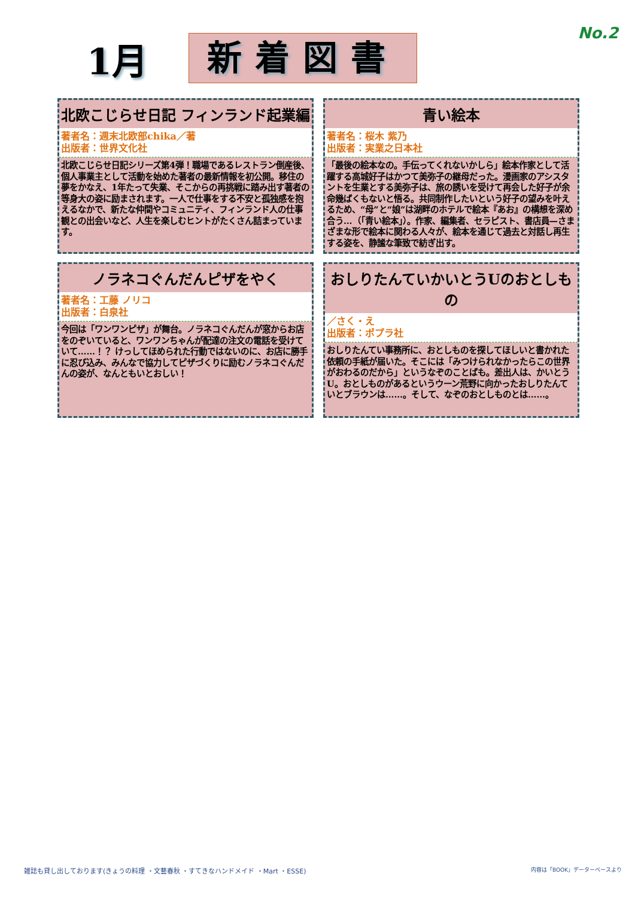No.2
1月
新着図書
北欧こじらせ日記 フィンランド起業編
著者名：週末北欧部chika／著
出版者：世界文化社
北欧こじらせ日記シリーズ第4弾！職場であるレストラン倒産後、個人事業主として活動を始めた著者の最新情報を初公開。移住の夢をかなえ、1年たって失業、そこからの再挑戦に踏み出す著者の等身大の姿に励まされます。一人で仕事をする不安と孤独感を抱えるなかで、新たな仲間やコミュニティ、フィンランド人の仕事観との出会いなど、人生を楽しむヒントがたくさん詰まっています。
青い絵本
著者名：桜木 紫乃
出版者：実業之日本社
「最後の絵本なの。手伝ってくれないかしら」絵本作家として活躍する高城好子はかつて美弥子の継母だった。漫画家のアシスタントを生業とする美弥子は、旅の誘いを受けて再会した好子が余命幾ばくもないと悟る。共同制作したいという好子の望みを叶えるため、“母”と“娘”は湖畔のホテルで絵本『あお』の構想を深め合う…（「青い絵本」）。作家、編集者、セラピスト、書店員—さまざまな形で絵本に関わる人々が、絵本を通じて過去と対話し再生する姿を、静謐な筆致で紡ぎ出す。
ノラネコぐんだんピザをやく
著者名：工藤 ノリコ
出版者：白泉社
今回は「ワンワンピザ」が舞台。ノラネコぐんだんが窓からお店をのぞいていると、ワンワンちゃんが配達の注文の電話を受けていて……！？ けっしてほめられた行動ではないのに、お店に勝手に忍び込み、みんなで協力してピザづくりに励むノラネコぐんだんの姿が、なんともいとおしい！
おしりたんていかいとうUのおとしもの
／さく・え
出版者：ポプラ社
おしりたんてい事務所に、おとしものを探してほしいと書かれた依頼の手紙が届いた。そこには「みつけられなかったらこの世界がおわるのだから」というなぞのことばも。差出人は、かいとうU。おとしものがあるというウーン荒野に向かったおしりたんていとブラウンは……。そして、なぞのおとしものとは……。
雑誌も貸し出しております(きょうの料理 ・文藝春秋 ・すてきなハンドメイド ・Mart ・ESSE) 内容は「BOOK」データーベースより